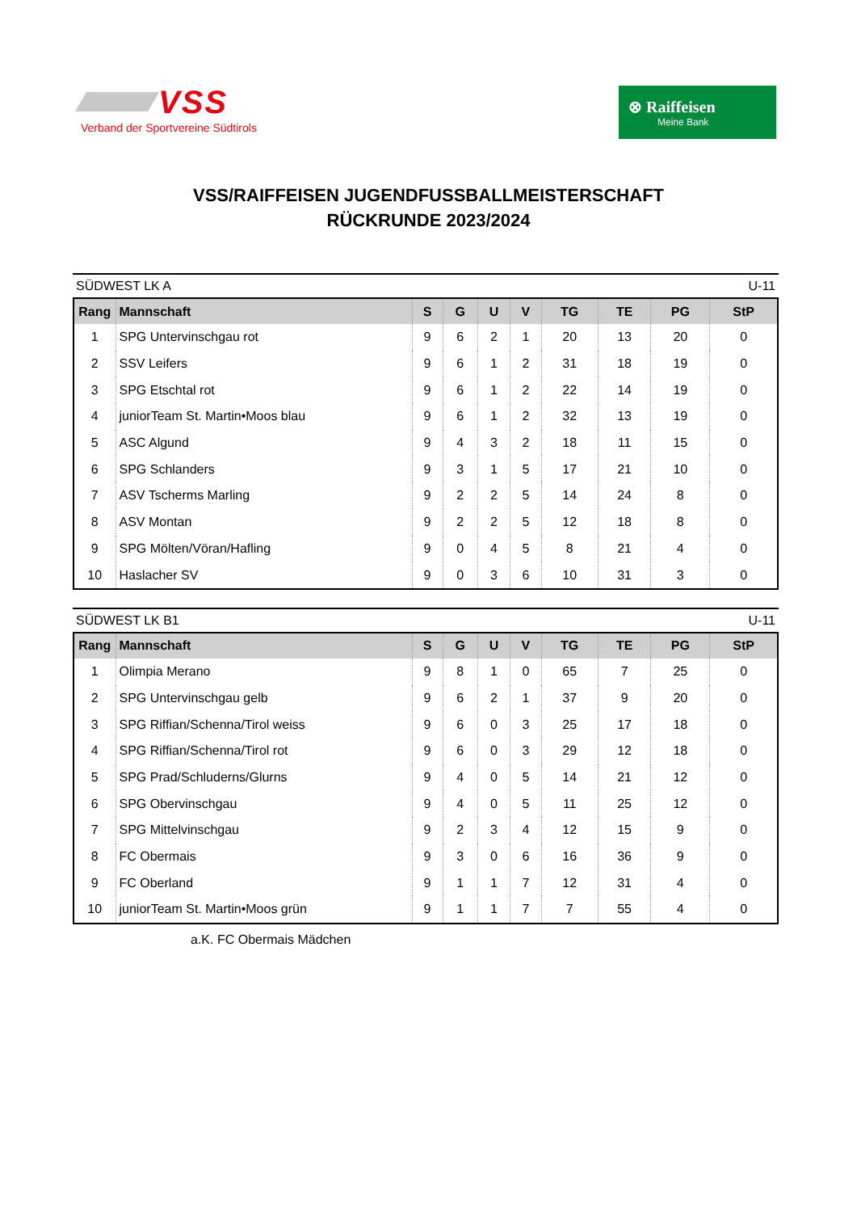VSS
Verband der Sportvereine Südtirols
⊗ Raiffeisen
Meine Bank
VSS/RAIFFEISEN JUGENDFUSSBALLMEISTERSCHAFT
RÜCKRUNDE 2023/2024
SÜDWEST LK A U-11
| Rang | Mannschaft | S | G | U | V | TG | TE | PG | StP |
| --- | --- | --- | --- | --- | --- | --- | --- | --- | --- |
| 1 | SPG Untervinschgau rot | 9 | 6 | 2 | 1 | 20 | 13 | 20 | 0 |
| 2 | SSV Leifers | 9 | 6 | 1 | 2 | 31 | 18 | 19 | 0 |
| 3 | SPG Etschtal rot | 9 | 6 | 1 | 2 | 22 | 14 | 19 | 0 |
| 4 | juniorTeam St. Martin•Moos blau | 9 | 6 | 1 | 2 | 32 | 13 | 19 | 0 |
| 5 | ASC Algund | 9 | 4 | 3 | 2 | 18 | 11 | 15 | 0 |
| 6 | SPG Schlanders | 9 | 3 | 1 | 5 | 17 | 21 | 10 | 0 |
| 7 | ASV Tscherms Marling | 9 | 2 | 2 | 5 | 14 | 24 | 8 | 0 |
| 8 | ASV Montan | 9 | 2 | 2 | 5 | 12 | 18 | 8 | 0 |
| 9 | SPG Mölten/Vöran/Hafling | 9 | 0 | 4 | 5 | 8 | 21 | 4 | 0 |
| 10 | Haslacher SV | 9 | 0 | 3 | 6 | 10 | 31 | 3 | 0 |
SÜDWEST LK B1 U-11
| Rang | Mannschaft | S | G | U | V | TG | TE | PG | StP |
| --- | --- | --- | --- | --- | --- | --- | --- | --- | --- |
| 1 | Olimpia Merano | 9 | 8 | 1 | 0 | 65 | 7 | 25 | 0 |
| 2 | SPG Untervinschgau gelb | 9 | 6 | 2 | 1 | 37 | 9 | 20 | 0 |
| 3 | SPG Riffian/Schenna/Tirol weiss | 9 | 6 | 0 | 3 | 25 | 17 | 18 | 0 |
| 4 | SPG Riffian/Schenna/Tirol rot | 9 | 6 | 0 | 3 | 29 | 12 | 18 | 0 |
| 5 | SPG Prad/Schluderns/Glurns | 9 | 4 | 0 | 5 | 14 | 21 | 12 | 0 |
| 6 | SPG Obervinschgau | 9 | 4 | 0 | 5 | 11 | 25 | 12 | 0 |
| 7 | SPG Mittelvinschgau | 9 | 2 | 3 | 4 | 12 | 15 | 9 | 0 |
| 8 | FC Obermais | 9 | 3 | 0 | 6 | 16 | 36 | 9 | 0 |
| 9 | FC Oberland | 9 | 1 | 1 | 7 | 12 | 31 | 4 | 0 |
| 10 | juniorTeam St. Martin•Moos grün | 9 | 1 | 1 | 7 | 7 | 55 | 4 | 0 |
a.K. FC Obermais Mädchen